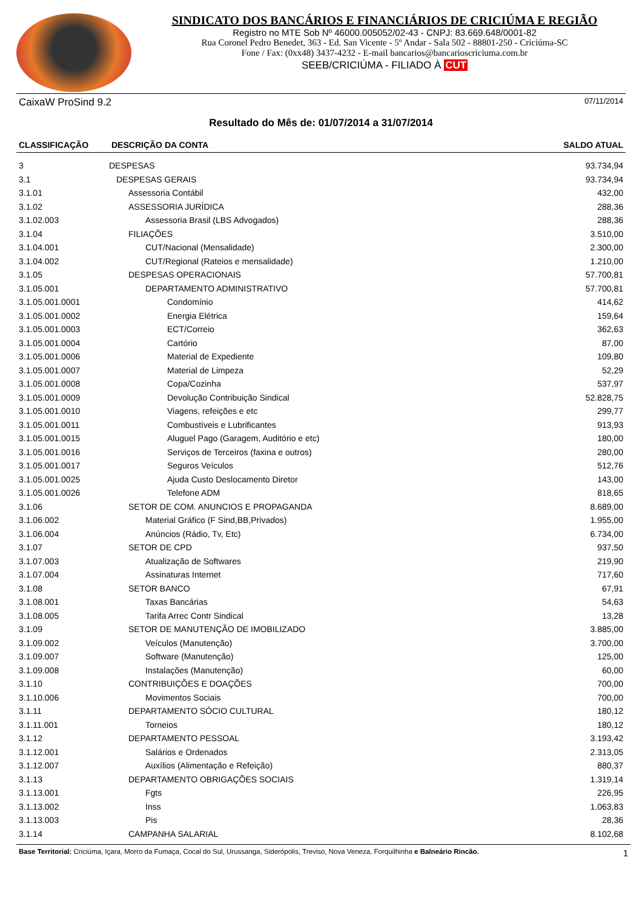SINDICATO DOS BANCÁRIOS E FINANCIÁRIOS DE CRICIÚMA E REGIÃO
Registro no MTE Sob Nº 46000.005052/02-43 - CNPJ: 83.669.648/0001-82
Rua Coronel Pedro Benedet, 363 - Ed. San Vicente - 5º Andar - Sala 502 - 88801-250 - Criciúma-SC
Fone / Fax: (0xx48) 3437-4232 - E-mail bancarios@bancarioscriciuma.com.br
SEEB/CRICIÚMA - FILIADO À CUT
CaixaW ProSind 9.2 07/11/2014
Resultado do Mês de: 01/07/2014 a 31/07/2014
| CLASSIFICAÇÃO | DESCRIÇÃO DA CONTA | SALDO ATUAL |
| --- | --- | --- |
| 3 | DESPESAS | 93.734,94 |
| 3.1 | DESPESAS GERAIS | 93.734,94 |
| 3.1.01 | Assessoria Contábil | 432,00 |
| 3.1.02 | ASSESSORIA JURÍDICA | 288,36 |
| 3.1.02.003 | Assessoria Brasil (LBS Advogados) | 288,36 |
| 3.1.04 | FILIAÇÕES | 3.510,00 |
| 3.1.04.001 | CUT/Nacional (Mensalidade) | 2.300,00 |
| 3.1.04.002 | CUT/Regional (Rateios e mensalidade) | 1.210,00 |
| 3.1.05 | DESPESAS OPERACIONAIS | 57.700,81 |
| 3.1.05.001 | DEPARTAMENTO ADMINISTRATIVO | 57.700,81 |
| 3.1.05.001.0001 | Condomínio | 414,62 |
| 3.1.05.001.0002 | Energia Elétrica | 159,64 |
| 3.1.05.001.0003 | ECT/Correio | 362,63 |
| 3.1.05.001.0004 | Cartório | 87,00 |
| 3.1.05.001.0006 | Material de Expediente | 109,80 |
| 3.1.05.001.0007 | Material de Limpeza | 52,29 |
| 3.1.05.001.0008 | Copa/Cozinha | 537,97 |
| 3.1.05.001.0009 | Devolução Contribuição Sindical | 52.828,75 |
| 3.1.05.001.0010 | Viagens, refeições e etc | 299,77 |
| 3.1.05.001.0011 | Combustíveis e Lubrificantes | 913,93 |
| 3.1.05.001.0015 | Aluguel Pago (Garagem, Auditório e etc) | 180,00 |
| 3.1.05.001.0016 | Serviços de Terceiros (faxina e outros) | 280,00 |
| 3.1.05.001.0017 | Seguros Veículos | 512,76 |
| 3.1.05.001.0025 | Ajuda Custo Deslocamento Diretor | 143,00 |
| 3.1.05.001.0026 | Telefone ADM | 818,65 |
| 3.1.06 | SETOR DE COM. ANUNCIOS E PROPAGANDA | 8.689,00 |
| 3.1.06.002 | Material Gráfico (F Sind,BB,Privados) | 1.955,00 |
| 3.1.06.004 | Anúncios (Rádio, Tv, Etc) | 6.734,00 |
| 3.1.07 | SETOR DE CPD | 937,50 |
| 3.1.07.003 | Atualização de Softwares | 219,90 |
| 3.1.07.004 | Assinaturas Internet | 717,60 |
| 3.1.08 | SETOR BANCO | 67,91 |
| 3.1.08.001 | Taxas Bancárias | 54,63 |
| 3.1.08.005 | Tarifa Arrec Contr Sindical | 13,28 |
| 3.1.09 | SETOR DE MANUTENÇÃO DE IMOBILIZADO | 3.885,00 |
| 3.1.09.002 | Veículos (Manutenção) | 3.700,00 |
| 3.1.09.007 | Software (Manutenção) | 125,00 |
| 3.1.09.008 | Instalações (Manutenção) | 60,00 |
| 3.1.10 | CONTRIBUIÇÕES E DOAÇÕES | 700,00 |
| 3.1.10.006 | Movimentos Sociais | 700,00 |
| 3.1.11 | DEPARTAMENTO SÓCIO CULTURAL | 180,12 |
| 3.1.11.001 | Torneios | 180,12 |
| 3.1.12 | DEPARTAMENTO PESSOAL | 3.193,42 |
| 3.1.12.001 | Salários e Ordenados | 2.313,05 |
| 3.1.12.007 | Auxílios (Alimentação e Refeição) | 880,37 |
| 3.1.13 | DEPARTAMENTO OBRIGAÇÕES SOCIAIS | 1.319,14 |
| 3.1.13.001 | Fgts | 226,95 |
| 3.1.13.002 | Inss | 1.063,83 |
| 3.1.13.003 | Pis | 28,36 |
| 3.1.14 | CAMPANHA SALARIAL | 8.102,68 |
Base Territorial: Criciúma, Içara, Morro da Fumaça, Cocal do Sul, Urussanga, Siderópolis, Treviso, Nova Veneza, Forquilhinha e Balneário Rincão. 1